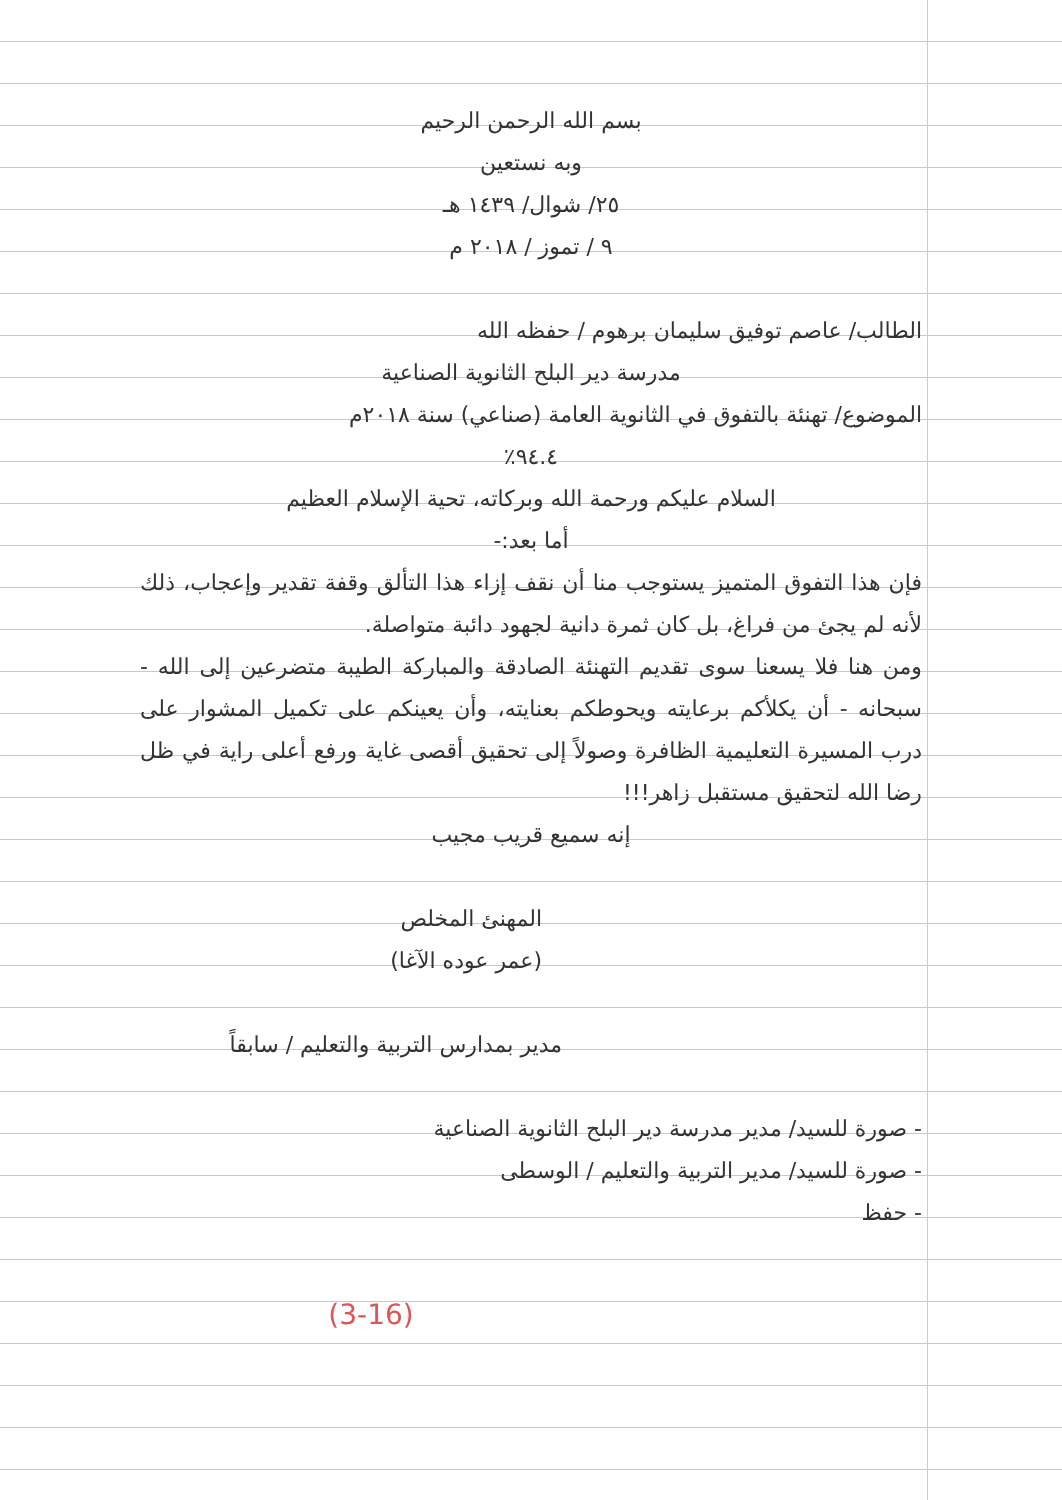بسم الله الرحمن الرحيم
وبه نستعين
٢٥/ شوال/ ١٤٣٩ هـ
٩ / تموز / ٢٠١٨ م
الطالب/ عاصم توفيق سليمان برهوم / حفظه الله
مدرسة دير البلح الثانوية الصناعية
الموضوع/ تهنئة بالتفوق في الثانوية العامة (صناعي) سنة ٢٠١٨م
٩٤.٤٪
السلام عليكم ورحمة الله وبركاته، تحية الإسلام العظيم
أما بعد:-
فإن هذا التفوق المتميز يستوجب منا أن نقف إزاء هذا التألق وقفة تقدير وإعجاب، ذلك لأنه لم يجئ من فراغ، بل كان ثمرة دانية لجهود دائبة متواصلة.
ومن هنا فلا يسعنا سوى تقديم التهنئة الصادقة والمباركة الطيبة متضرعين إلى الله - سبحانه - أن يكلأكم برعايته ويحوطكم بعنايته، وأن يعينكم على تكميل المشوار على درب المسيرة التعليمية الظافرة وصولاً إلى تحقيق أقصى غاية ورفع أعلى راية في ظل رضا الله لتحقيق مستقبل زاهر!!!
إنه سميع قريب مجيب
المهنئ المخلص
(عمر عوده الآغا)
مدير بمدارس التربية والتعليم / سابقاً
- صورة للسيد/ مدير مدرسة دير البلح الثانوية الصناعية
- صورة للسيد/ مدير التربية والتعليم / الوسطى
- حفظ
(3-16)